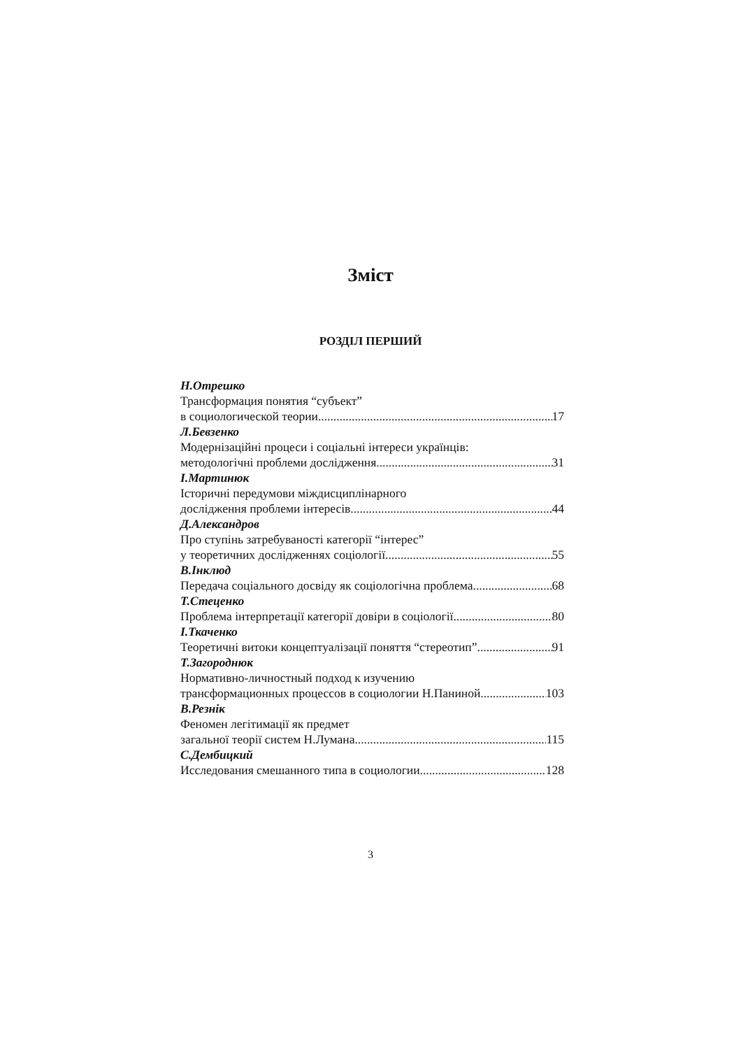Зміст
РОЗДІЛ ПЕРШИЙ
Н.Отрешко
Трансформация понятия “субъект”
в социологической теории 17
Л.Бевзенко
Модернізаційні процеси і соціальні інтереси українців:
методологічні проблеми дослідження 31
І.Мартинюк
Історичні передумови міждисциплінарного
дослідження проблеми інтересів 44
Д.Александров
Про ступінь затребуваності категорії “інтерес”
у теоретичних дослідженнях соціології 55
В.Інклюд
Передача соціального досвіду як соціологічна проблема 68
Т.Стеценко
Проблема інтерпретації категорії довіри в соціології 80
І.Ткаченко
Теоретичні витоки концептуалізації поняття “стереотип” 91
Т.Загороднюк
Нормативно-личностный подход к изучению
трансформационных процессов в социологии Н.Паниной 103
В.Резнік
Феномен легітимації як предмет
загальної теорії систем Н.Лумана 115
С.Дембицкий
Исследования смешанного типа в социологии 128
3